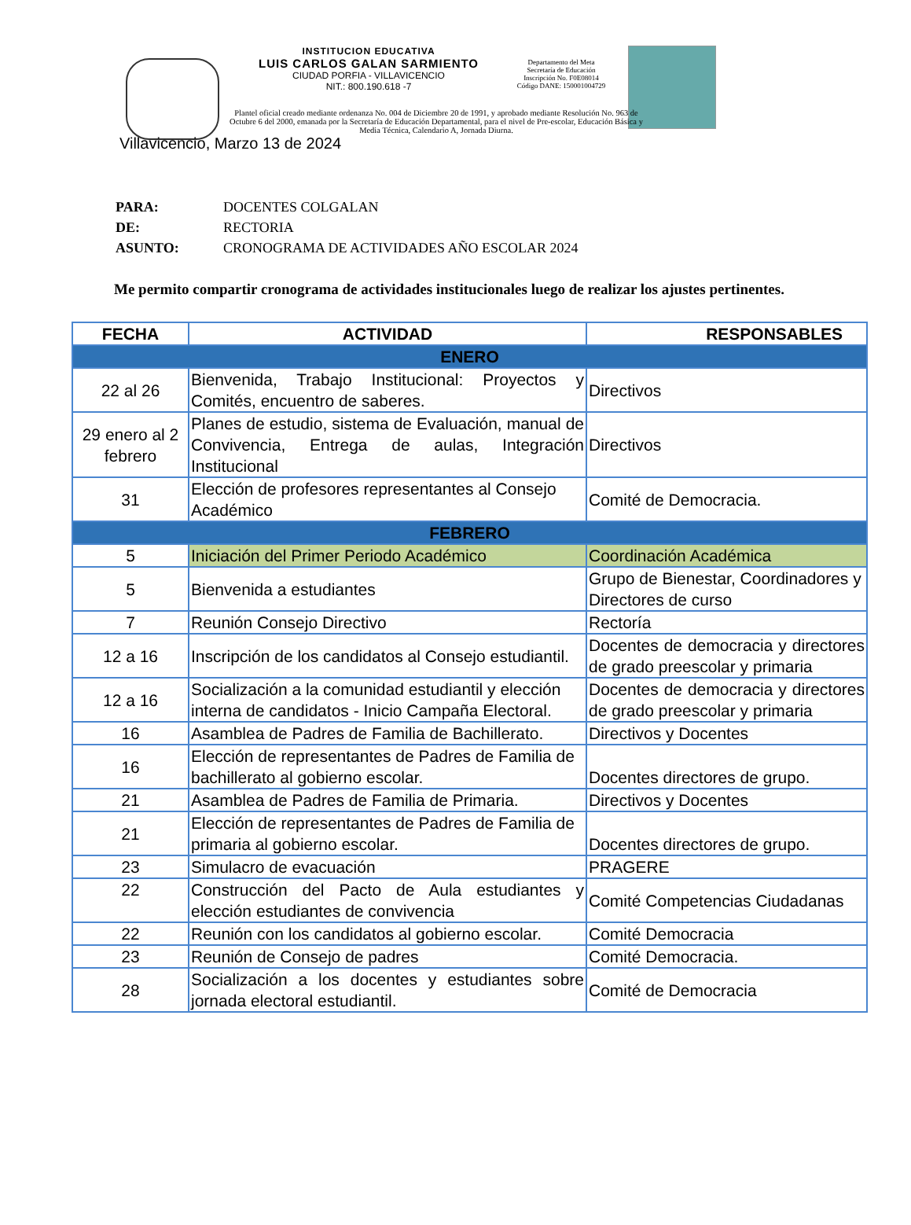INSTITUCION EDUCATIVA
LUIS CARLOS GALAN SARMIENTO
CIUDAD PORFIA - VILLAVICENCIO
NIT.: 800.190.618 -7
Departamento del Meta
Secretaría de Educación
Inscripción No. F0E08014
Código DANE: 150001004729
Plantel oficial creado mediante ordenanza No. 004 de Diciembre 20 de 1991, y aprobado mediante Resolución No. 963 de Octubre 6 del 2000, emanada por la Secretaría de Educación Departamental, para el nivel de Pre-escolar, Educación Básica y Media Técnica, Calendario A, Jornada Diurna.
Villavicencio, Marzo 13 de 2024
| PARA: | DOCENTES COLGALAN |
| DE: | RECTORIA |
| ASUNTO: | CRONOGRAMA DE ACTIVIDADES AÑO ESCOLAR 2024 |
Me permito compartir cronograma de actividades institucionales luego de realizar los ajustes pertinentes.
| FECHA | ACTIVIDAD | RESPONSABLES |
| --- | --- | --- |
| ENERO | | |
| 22 al 26 | Bienvenida, Trabajo Institucional: Proyectos y Comités, encuentro de saberes. | Directivos |
| 29 enero al 2 febrero | Planes de estudio, sistema de Evaluación, manual de Convivencia, Entrega de aulas, Integración Institucional | Directivos |
| 31 | Elección de profesores representantes al Consejo Académico | Comité de Democracia. |
| FEBRERO | | |
| 5 | Iniciación del Primer Periodo Académico | Coordinación Académica |
| 5 | Bienvenida a estudiantes | Grupo de Bienestar, Coordinadores y Directores de curso |
| 7 | Reunión Consejo Directivo | Rectoría |
| 12 a 16 | Inscripción de los candidatos al Consejo estudiantil. | Docentes de democracia y directores de grado preescolar y primaria |
| 12 a 16 | Socialización a la comunidad estudiantil y elección interna de candidatos - Inicio Campaña Electoral. | Docentes de democracia y directores de grado preescolar y primaria |
| 16 | Asamblea de Padres de Familia de Bachillerato. | Directivos y Docentes |
| 16 | Elección de representantes de Padres de Familia de bachillerato al gobierno escolar. | Docentes directores de grupo. |
| 21 | Asamblea de Padres de Familia de Primaria. | Directivos y Docentes |
| 21 | Elección de representantes de Padres de Familia de primaria al gobierno escolar. | Docentes directores de grupo. |
| 23 | Simulacro de evacuación | PRAGERE |
| 22 | Construcción del Pacto de Aula estudiantes y elección estudiantes de convivencia | Comité Competencias Ciudadanas |
| 22 | Reunión con los candidatos al gobierno escolar. | Comité Democracia |
| 23 | Reunión de Consejo de padres | Comité Democracia. |
| 28 | Socialización a los docentes y estudiantes sobre jornada electoral estudiantil. | Comité de Democracia |